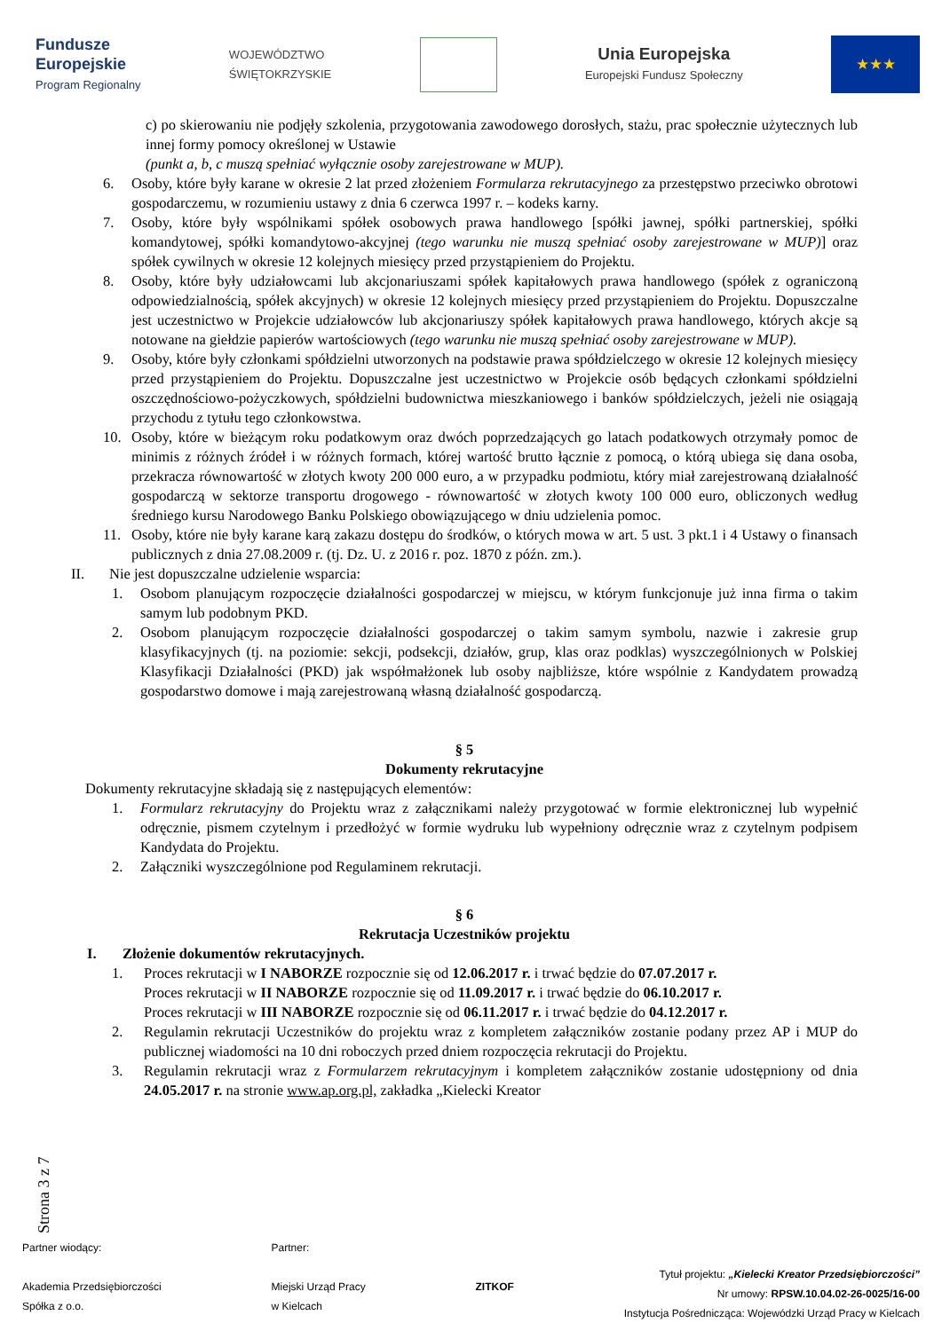Fundusze
Europejskie
Program Regionalny
WOJEWÓDZTWO
ŚWIĘTOKRZYSKIE
Unia Europejska
Europejski Fundusz Społeczny
★★★
c) po skierowaniu nie podjęły szkolenia, przygotowania zawodowego dorosłych, stażu, prac społecznie użytecznych lub innej formy pomocy określonej w Ustawie
(punkt a, b, c muszą spełniać wyłącznie osoby zarejestrowane w MUP).
6. Osoby, które były karane w okresie 2 lat przed złożeniem Formularza rekrutacyjnego za przestępstwo przeciwko obrotowi gospodarczemu, w rozumieniu ustawy z dnia 6 czerwca 1997 r. – kodeks karny.
7. Osoby, które były wspólnikami spółek osobowych prawa handlowego [spółki jawnej, spółki partnerskiej, spółki komandytowej, spółki komandytowo-akcyjnej (tego warunku nie muszą spełniać osoby zarejestrowane w MUP)] oraz spółek cywilnych w okresie 12 kolejnych miesięcy przed przystąpieniem do Projektu.
8. Osoby, które były udziałowcami lub akcjonariuszami spółek kapitałowych prawa handlowego (spółek z ograniczoną odpowiedzialnością, spółek akcyjnych) w okresie 12 kolejnych miesięcy przed przystąpieniem do Projektu. Dopuszczalne jest uczestnictwo w Projekcie udziałowców lub akcjonariuszy spółek kapitałowych prawa handlowego, których akcje są notowane na giełdzie papierów wartościowych (tego warunku nie muszą spełniać osoby zarejestrowane w MUP).
9. Osoby, które były członkami spółdzielni utworzonych na podstawie prawa spółdzielczego w okresie 12 kolejnych miesięcy przed przystąpieniem do Projektu. Dopuszczalne jest uczestnictwo w Projekcie osób będących członkami spółdzielni oszczędnościowo-pożyczkowych, spółdzielni budownictwa mieszkaniowego i banków spółdzielczych, jeżeli nie osiągają przychodu z tytułu tego członkowstwa.
10. Osoby, które w bieżącym roku podatkowym oraz dwóch poprzedzających go latach podatkowych otrzymały pomoc de minimis z różnych źródeł i w różnych formach, której wartość brutto łącznie z pomocą, o którą ubiega się dana osoba, przekracza równowartość w złotych kwoty 200 000 euro, a w przypadku podmiotu, który miał zarejestrowaną działalność gospodarczą w sektorze transportu drogowego - równowartość w złotych kwoty 100 000 euro, obliczonych według średniego kursu Narodowego Banku Polskiego obowiązującego w dniu udzielenia pomoc.
11. Osoby, które nie były karane karą zakazu dostępu do środków, o których mowa w art. 5 ust. 3 pkt.1 i 4 Ustawy o finansach publicznych z dnia 27.08.2009 r. (tj. Dz. U. z 2016 r. poz. 1870 z późn. zm.).
II. Nie jest dopuszczalne udzielenie wsparcia:
1. Osobom planującym rozpoczęcie działalności gospodarczej w miejscu, w którym funkcjonuje już inna firma o takim samym lub podobnym PKD.
2. Osobom planującym rozpoczęcie działalności gospodarczej o takim samym symbolu, nazwie i zakresie grup klasyfikacyjnych (tj. na poziomie: sekcji, podsekcji, działów, grup, klas oraz podklas) wyszczególnionych w Polskiej Klasyfikacji Działalności (PKD) jak współmałżonek lub osoby najbliższe, które wspólnie z Kandydatem prowadzą gospodarstwo domowe i mają zarejestrowaną własną działalność gospodarczą.
§ 5
Dokumenty rekrutacyjne
Dokumenty rekrutacyjne składają się z następujących elementów:
1. Formularz rekrutacyjny do Projektu wraz z załącznikami należy przygotować w formie elektronicznej lub wypełnić odręcznie, pismem czytelnym i przedłożyć w formie wydruku lub wypełniony odręcznie wraz z czytelnym podpisem Kandydata do Projektu.
2. Załączniki wyszczególnione pod Regulaminem rekrutacji.
§ 6
Rekrutacja Uczestników projektu
I. Złożenie dokumentów rekrutacyjnych.
1. Proces rekrutacji w I NABORZE rozpocznie się od 12.06.2017 r. i trwać będzie do 07.07.2017 r.
Proces rekrutacji w II NABORZE rozpocznie się od 11.09.2017 r. i trwać będzie do 06.10.2017 r.
Proces rekrutacji w III NABORZE rozpocznie się od 06.11.2017 r. i trwać będzie do 04.12.2017 r.
2. Regulamin rekrutacji Uczestników do projektu wraz z kompletem załączników zostanie podany przez AP i MUP do publicznej wiadomości na 10 dni roboczych przed dniem rozpoczęcia rekrutacji do Projektu.
3. Regulamin rekrutacji wraz z Formularzem rekrutacyjnym i kompletem załączników zostanie udostępniony od dnia 24.05.2017 r. na stronie www.ap.org.pl, zakładka „Kielecki Kreator
Strona 3 z 7
Partner wiodący:
Akademia Przedsiębiorczości
Spółka z o.o.
Partner:
Miejski Urząd Pracy
w Kielcach
ZITKOF
Tytuł projektu: „Kielecki Kreator Przedsiębiorczości”
Nr umowy: RPSW.10.04.02-26-0025/16-00
Instytucja Pośrednicząca: Wojewódzki Urząd Pracy w Kielcach